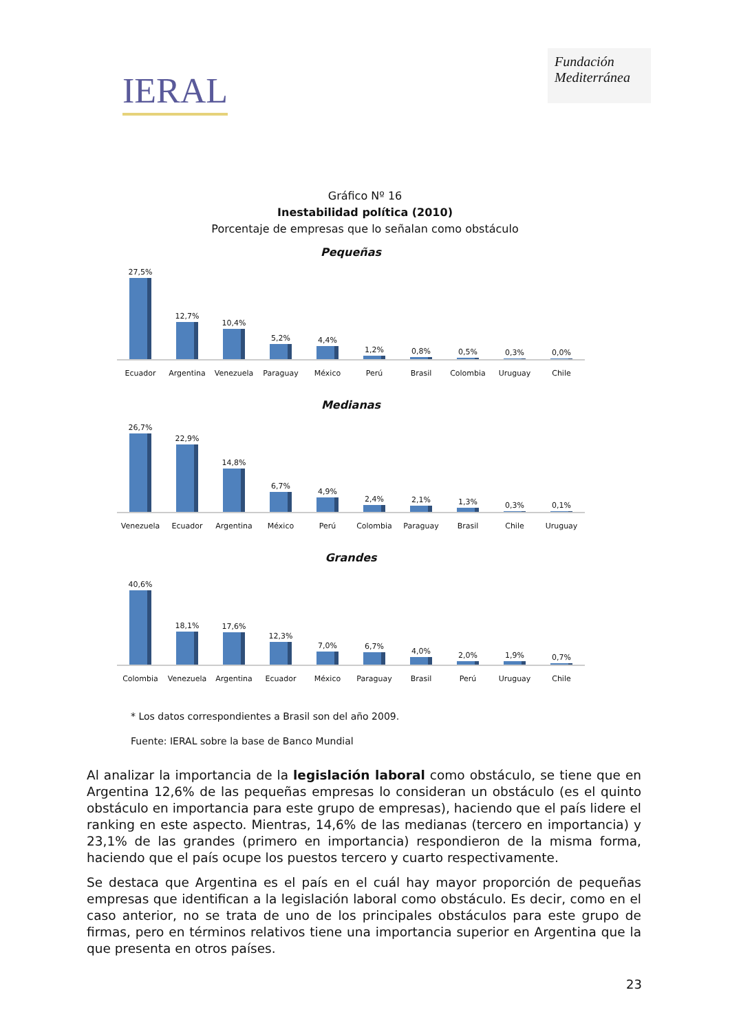IERAL
Fundación
Mediterránea
Gráfico Nº 16
Inestabilidad política (2010)
Porcentaje de empresas que lo señalan como obstáculo
Pequeñas
27,5%
12,7%
10,4%
5,2%
4,4%
1,2%
0,8%
0,5%
0,3%
0,0%
Ecuador Argentina Venezuela Paraguay México Perú Brasil Colombia Uruguay Chile
Medianas
26,7%
22,9%
14,8%
6,7%
4,9%
2,4%
2,1%
1,3%
0,3%
0,1%
Venezuela Ecuador Argentina México Perú Colombia Paraguay Brasil Chile Uruguay
Grandes
40,6%
18,1%
17,6%
12,3%
7,0%
6,7%
4,0%
2,0%
1,9%
0,7%
Colombia Venezuela Argentina Ecuador México Paraguay Brasil Perú Uruguay Chile
* Los datos correspondientes a Brasil son del año 2009.
Fuente: IERAL sobre la base de Banco Mundial
Al analizar la importancia de la legislación laboral como obstáculo, se tiene que en Argentina 12,6% de las pequeñas empresas lo consideran un obstáculo (es el quinto obstáculo en importancia para este grupo de empresas), haciendo que el país lidere el ranking en este aspecto. Mientras, 14,6% de las medianas (tercero en importancia) y 23,1% de las grandes (primero en importancia) respondieron de la misma forma, haciendo que el país ocupe los puestos tercero y cuarto respectivamente.
Se destaca que Argentina es el país en el cuál hay mayor proporción de pequeñas empresas que identifican a la legislación laboral como obstáculo. Es decir, como en el caso anterior, no se trata de uno de los principales obstáculos para este grupo de firmas, pero en términos relativos tiene una importancia superior en Argentina que la que presenta en otros países.
23